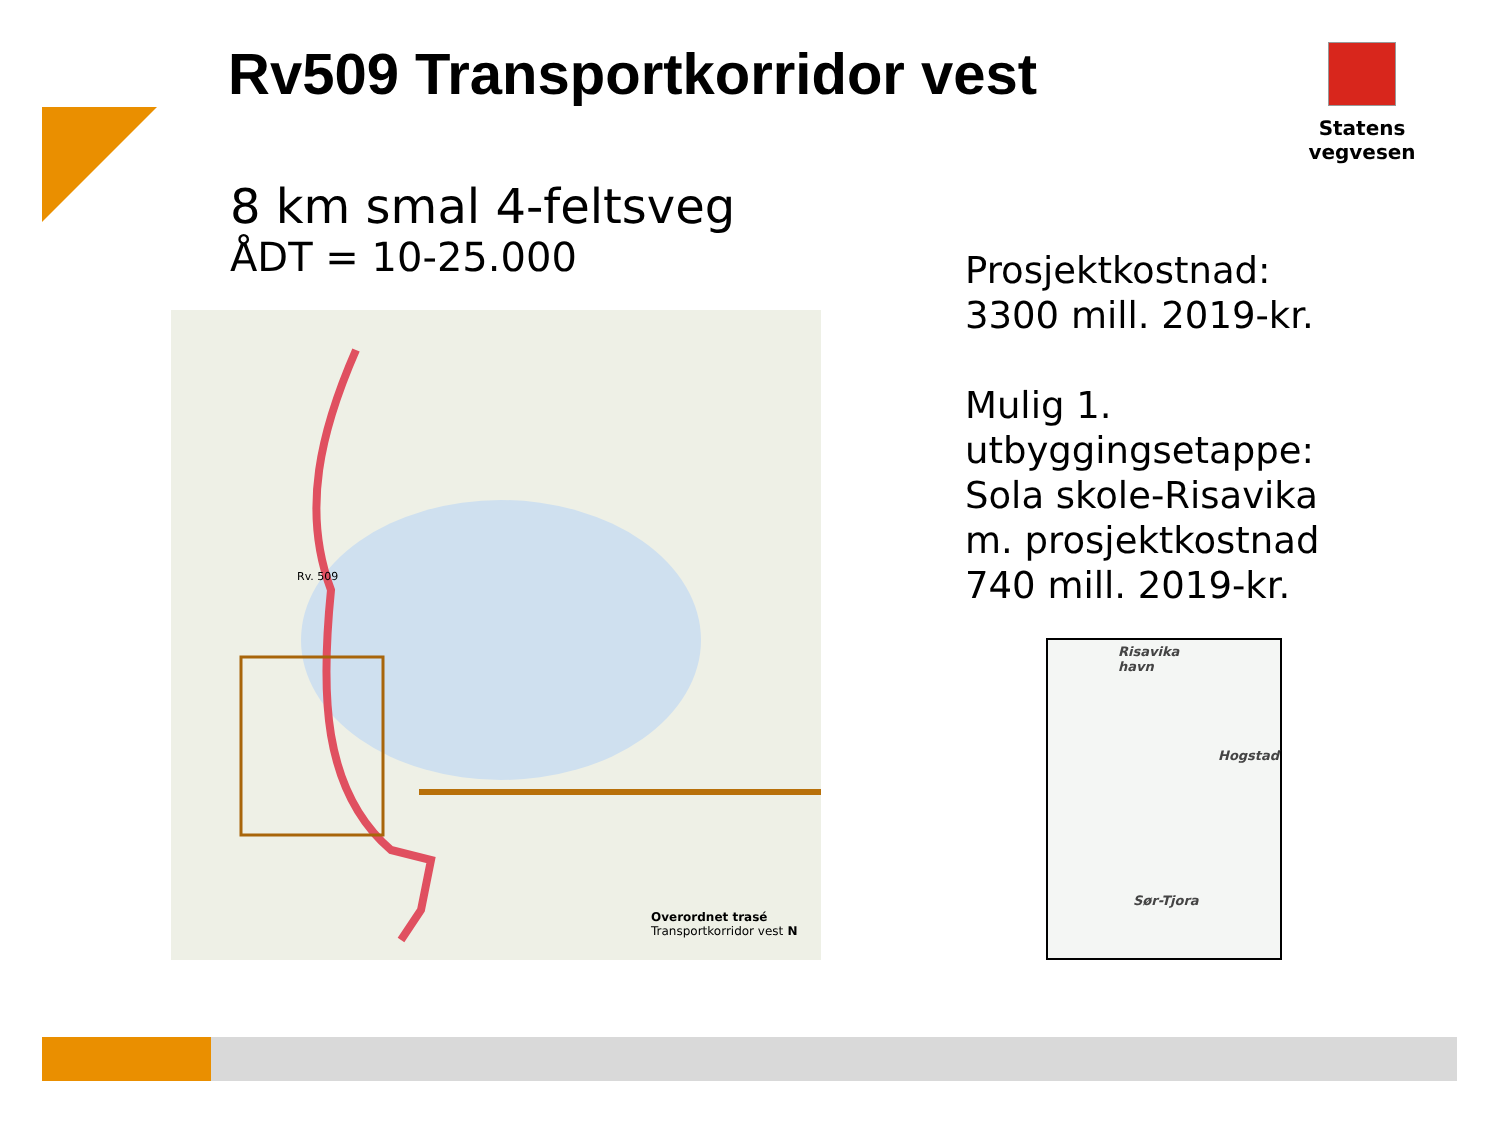Rv509 Transportkorridor vest Statens vegvesen
8 km smal 4-feltsveg
ÅDT = 10-25.000
Overordnet trasé
Transportkorridor vest N
Rv. 509
Risavika
havn
Hogstad
Sør-Tjora
Prosjektkostnad:
3300 mill. 2019-kr.
Mulig 1.
utbyggingsetappe:
Sola skole-Risavika
m. prosjektkostnad
740 mill. 2019-kr.